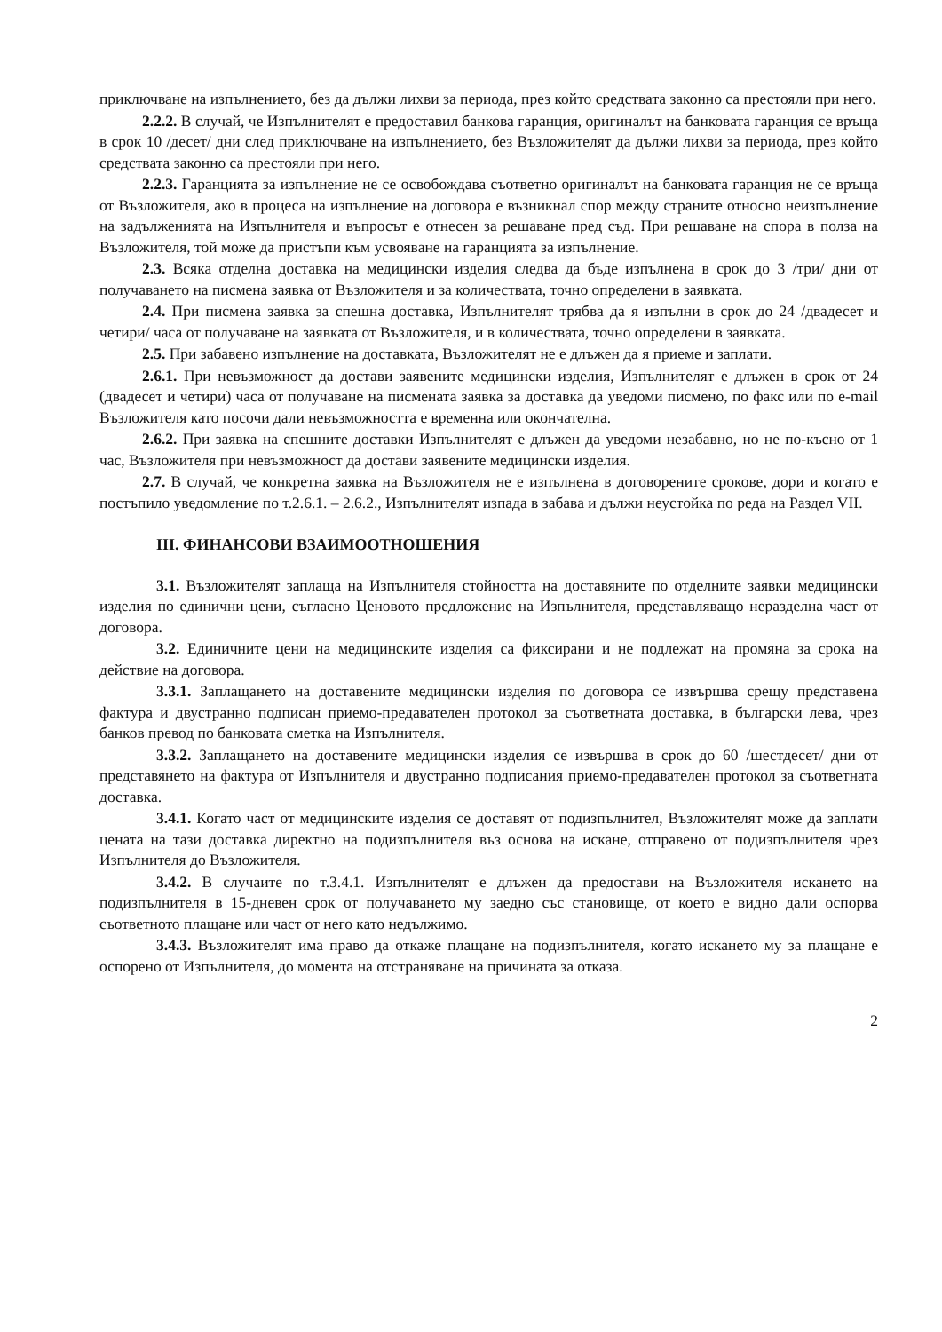приключване на изпълнението, без да дължи лихви за периода, през който средствата законно са престояли при него.
2.2.2. В случай, че Изпълнителят е предоставил банкова гаранция, оригиналът на банковата гаранция се връща в срок 10 /десет/ дни след приключване на изпълнението, без Възложителят да дължи лихви за периода, през който средствата законно са престояли при него.
2.2.3. Гаранцията за изпълнение не се освобождава съответно оригиналът на банковата гаранция не се връща от Възложителя, ако в процеса на изпълнение на договора е възникнал спор между страните относно неизпълнение на задълженията на Изпълнителя и въпросът е отнесен за решаване пред съд. При решаване на спора в полза на Възложителя, той може да пристъпи към усвояване на гаранцията за изпълнение.
2.3. Всяка отделна доставка на медицински изделия следва да бъде изпълнена в срок до 3 /три/ дни от получаването на писмена заявка от Възложителя и за количествата, точно определени в заявката.
2.4. При писмена заявка за спешна доставка, Изпълнителят трябва да я изпълни в срок до 24 /двадесет и четири/ часа от получаване на заявката от Възложителя, и в количествата, точно определени в заявката.
2.5. При забавено изпълнение на доставката, Възложителят не е длъжен да я приеме и заплати.
2.6.1. При невъзможност да достави заявените медицински изделия, Изпълнителят е длъжен в срок от 24 (двадесет и четири) часа от получаване на писмената заявка за доставка да уведоми писмено, по факс или по e-mail Възложителя като посочи дали невъзможността е временна или окончателна.
2.6.2. При заявка на спешните доставки Изпълнителят е длъжен да уведоми незабавно, но не по-късно от 1 час, Възложителя при невъзможност да достави заявените медицински изделия.
2.7. В случай, че конкретна заявка на Възложителя не е изпълнена в договорените срокове, дори и когато е постъпило уведомление по т.2.6.1. – 2.6.2., Изпълнителят изпада в забава и дължи неустойка по реда на Раздел VII.
III. ФИНАНСОВИ ВЗАИМООТНОШЕНИЯ
3.1. Възложителят заплаща на Изпълнителя стойността на доставяните по отделните заявки медицински изделия по единични цени, съгласно Ценовото предложение на Изпълнителя, представляващо неразделна част от договора.
3.2. Единичните цени на медицинските изделия са фиксирани и не подлежат на промяна за срока на действие на договора.
3.3.1. Заплащането на доставените медицински изделия по договора се извършва срещу представена фактура и двустранно подписан приемо-предавателен протокол за съответната доставка, в български лева, чрез банков превод по банковата сметка на Изпълнителя.
3.3.2. Заплащането на доставените медицински изделия се извършва в срок до 60 /шестдесет/ дни от представянето на фактура от Изпълнителя и двустранно подписания приемо-предавателен протокол за съответната доставка.
3.4.1. Когато част от медицинските изделия се доставят от подизпълнител, Възложителят може да заплати цената на тази доставка директно на подизпълнителя въз основа на искане, отправено от подизпълнителя чрез Изпълнителя до Възложителя.
3.4.2. В случаите по т.3.4.1. Изпълнителят е длъжен да предостави на Възложителя искането на подизпълнителя в 15-дневен срок от получаването му заедно със становище, от което е видно дали оспорва съответното плащане или част от него като недължимо.
3.4.3. Възложителят има право да откаже плащане на подизпълнителя, когато искането му за плащане е оспорено от Изпълнителя, до момента на отстраняване на причината за отказа.
2